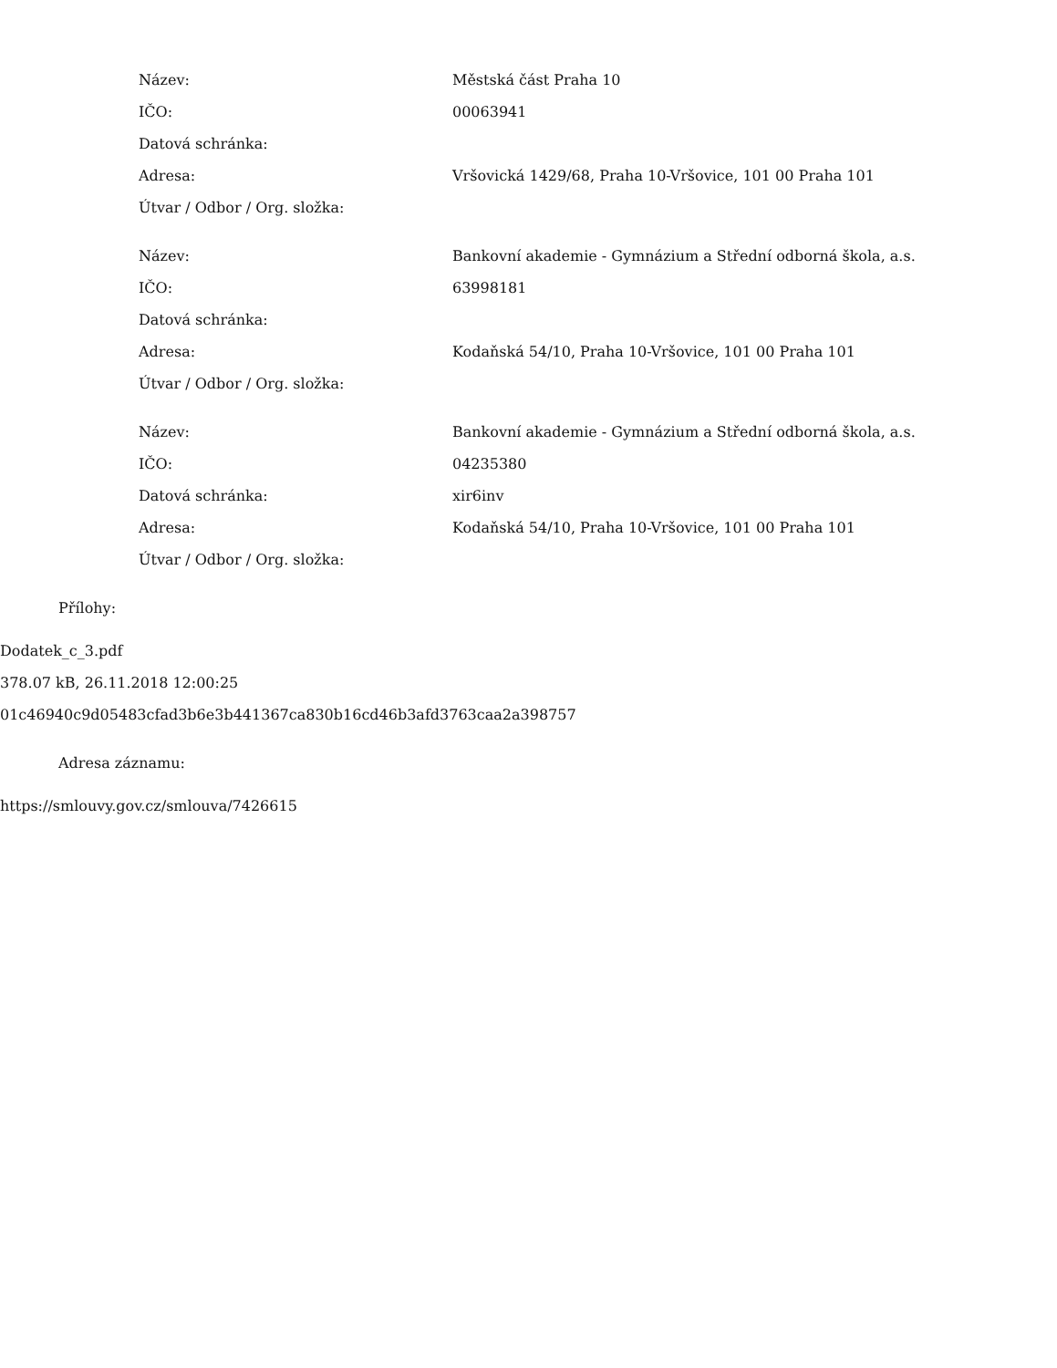| Název: | Městská část Praha 10 |
| IČO: | 00063941 |
| Datová schránka: | |
| Adresa: | Vršovická 1429/68, Praha 10-Vršovice, 101 00 Praha 101 |
| Útvar / Odbor / Org. složka: | |
| Název: | Bankovní akademie - Gymnázium a Střední odborná škola, a.s. |
| IČO: | 63998181 |
| Datová schránka: | |
| Adresa: | Kodaňská 54/10, Praha 10-Vršovice, 101 00 Praha 101 |
| Útvar / Odbor / Org. složka: | |
| Název: | Bankovní akademie - Gymnázium a Střední odborná škola, a.s. |
| IČO: | 04235380 |
| Datová schránka: | xir6inv |
| Adresa: | Kodaňská 54/10, Praha 10-Vršovice, 101 00 Praha 101 |
| Útvar / Odbor / Org. složka: | |
Přílohy:
Dodatek_c_3.pdf
378.07 kB, 26.11.2018 12:00:25
01c46940c9d05483cfad3b6e3b441367ca830b16cd46b3afd3763caa2a398757
Adresa záznamu:
https://smlouvy.gov.cz/smlouva/7426615